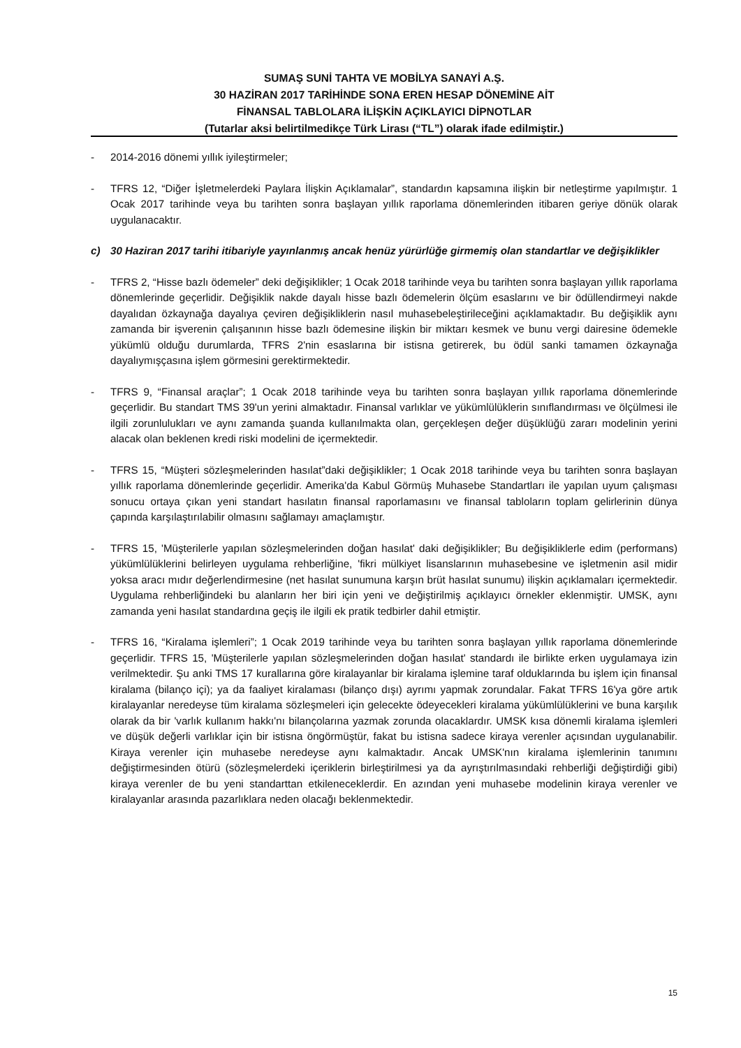SUMAŞ SUNİ TAHTA VE MOBİLYA SANAYİ A.Ş.
30 HAZİRAN 2017 TARİHİNDE SONA EREN HESAP DÖNEMİNE AİT
FİNANSAL TABLOLARA İLİŞKİN AÇIKLAYICI DİPNOTLAR
(Tutarlar aksi belirtilmedikçe Türk Lirası (“TL”) olarak ifade edilmiştir.)
- 2014-2016 dönemi yıllık iyileştirmeler;
- TFRS 12, “Diğer İşletmelerdeki Paylara İlişkin Açıklamalar”, standardın kapsamına ilişkin bir netleştirme yapılmıştır. 1 Ocak 2017 tarihinde veya bu tarihten sonra başlayan yıllık raporlama dönemlerinden itibaren geriye dönük olarak uygulanacaktır.
c) 30 Haziran 2017 tarihi itibariyle yayınlanmış ancak henüz yürürlüğe girmemiş olan standartlar ve değişiklikler
- TFRS 2, “Hisse bazlı ödemeler” deki değişiklikler; 1 Ocak 2018 tarihinde veya bu tarihten sonra başlayan yıllık raporlama dönemlerinde geçerlidir. Değişiklik nakde dayalı hisse bazlı ödemelerin ölçüm esaslarını ve bir ödüllendirmeyi nakde dayalıdan özkaynağa dayalıya çeviren değişikliklerin nasıl muhasebeleştirileceğini açıklamaktadır. Bu değişiklik aynı zamanda bir işverenin çalışanının hisse bazlı ödemesine ilişkin bir miktarı kesmek ve bunu vergi dairesine ödemekle yükümlü olduğu durumlarda, TFRS 2'nin esaslarına bir istisna getirerek, bu ödül sanki tamamen özkaynağa dayalıymışçasına işlem görmesini gerektirmektedir.
- TFRS 9, “Finansal araçlar”; 1 Ocak 2018 tarihinde veya bu tarihten sonra başlayan yıllık raporlama dönemlerinde geçerlidir. Bu standart TMS 39'un yerini almaktadır. Finansal varlıklar ve yükümlülüklerin sınıflandırması ve ölçülmesi ile ilgili zorunlulukları ve aynı zamanda şuanda kullanılmakta olan, gerçekleşen değer düşüklüğü zararı modelinin yerini alacak olan beklenen kredi riski modelini de içermektedir.
- TFRS 15, “Müşteri sözleşmelerinden hasılat”daki değişiklikler; 1 Ocak 2018 tarihinde veya bu tarihten sonra başlayan yıllık raporlama dönemlerinde geçerlidir. Amerika'da Kabul Görmüş Muhasebe Standartları ile yapılan uyum çalışması sonucu ortaya çıkan yeni standart hasılatın finansal raporlamasını ve finansal tabloların toplam gelirlerinin dünya çapında karşılaştırılabilir olmasını sağlamayı amaçlamıştır.
- TFRS 15, 'Müşterilerle yapılan sözleşmelerinden doğan hasılat' daki değişiklikler; Bu değişikliklerle edim (performans) yükümlülüklerini belirleyen uygulama rehberliğine, 'fikri mülkiyet lisanslarının muhasebesine ve işletmenin asil midir yoksa aracı mıdır değerlendirmesine (net hasılat sunumuna karşın brüt hasılat sunumu) ilişkin açıklamaları içermektedir. Uygulama rehberliğindeki bu alanların her biri için yeni ve değiştirilmiş açıklayıcı örnekler eklenmiştir. UMSK, aynı zamanda yeni hasılat standardına geçiş ile ilgili ek pratik tedbirler dahil etmiştir.
- TFRS 16, “Kiralama işlemleri”; 1 Ocak 2019 tarihinde veya bu tarihten sonra başlayan yıllık raporlama dönemlerinde geçerlidir. TFRS 15, 'Müşterilerle yapılan sözleşmelerinden doğan hasılat' standardı ile birlikte erken uygulamaya izin verilmektedir. Şu anki TMS 17 kurallarına göre kiralayanlar bir kiralama işlemine taraf olduklarında bu işlem için finansal kiralama (bilanço içi); ya da faaliyet kiralaması (bilanço dışı) ayrımı yapmak zorundalar. Fakat TFRS 16'ya göre artık kiralayanlar neredeyse tüm kiralama sözleşmeleri için gelecekte ödeyecekleri kiralama yükümlülüklerini ve buna karşılık olarak da bir 'varlık kullanım hakkı'nı bilançolarına yazmak zorunda olacaklardır. UMSK kısa dönemli kiralama işlemleri ve düşük değerli varlıklar için bir istisna öngörmüştür, fakat bu istisna sadece kiraya verenler açısından uygulanabilir. Kiraya verenler için muhasebe neredeyse aynı kalmaktadır. Ancak UMSK'nın kiralama işlemlerinin tanımını değiştirmesinden ötürü (sözleşmelerdeki içeriklerin birleştirilmesi ya da ayrıştırılmasındaki rehberliği değiştirdiği gibi) kiraya verenler de bu yeni standarttan etkileneceklerdir. En azından yeni muhasebe modelinin kiraya verenler ve kiralayanlar arasında pazarlıklara neden olacağı beklenmektedir.
15